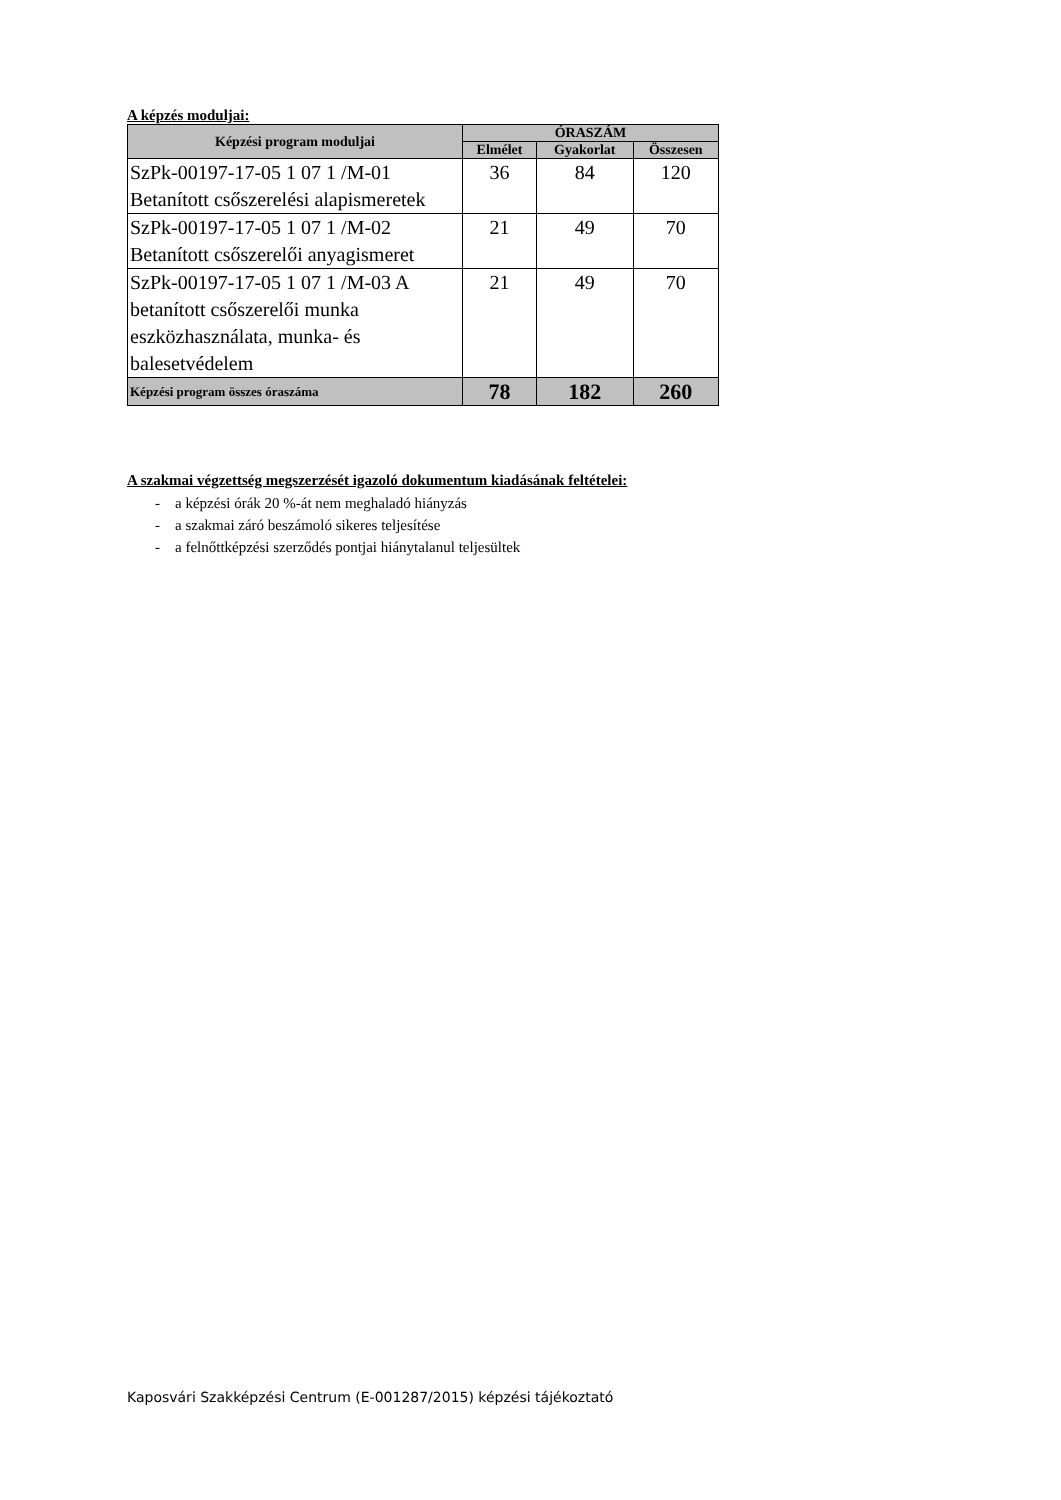A képzés moduljai:
| Képzési program moduljai | ÓRASZÁM | | |
| --- | --- | --- | --- |
| | Elmélet | Gyakorlat | Összesen |
| SzPk-00197-17-05 1 07 1 /M-01 Betanított csőszerelési alapismeretek | 36 | 84 | 120 |
| SzPk-00197-17-05 1 07 1 /M-02 Betanított csőszerelői anyagismeret | 21 | 49 | 70 |
| SzPk-00197-17-05 1 07 1 /M-03 A betanított csőszerelői munka eszközhasználata, munka- és balesetvédelem | 21 | 49 | 70 |
| Képzési program összes óraszáma | 78 | 182 | 260 |
A szakmai végzettség megszerzését igazoló dokumentum kiadásának feltételei:
- a képzési órák 20 %-át nem meghaladó hiányzás
- a szakmai záró beszámoló sikeres teljesítése
- a felnőttképzési szerződés pontjai hiánytalanul teljesültek
Kaposvári Szakképzési Centrum (E-001287/2015) képzési tájékoztató